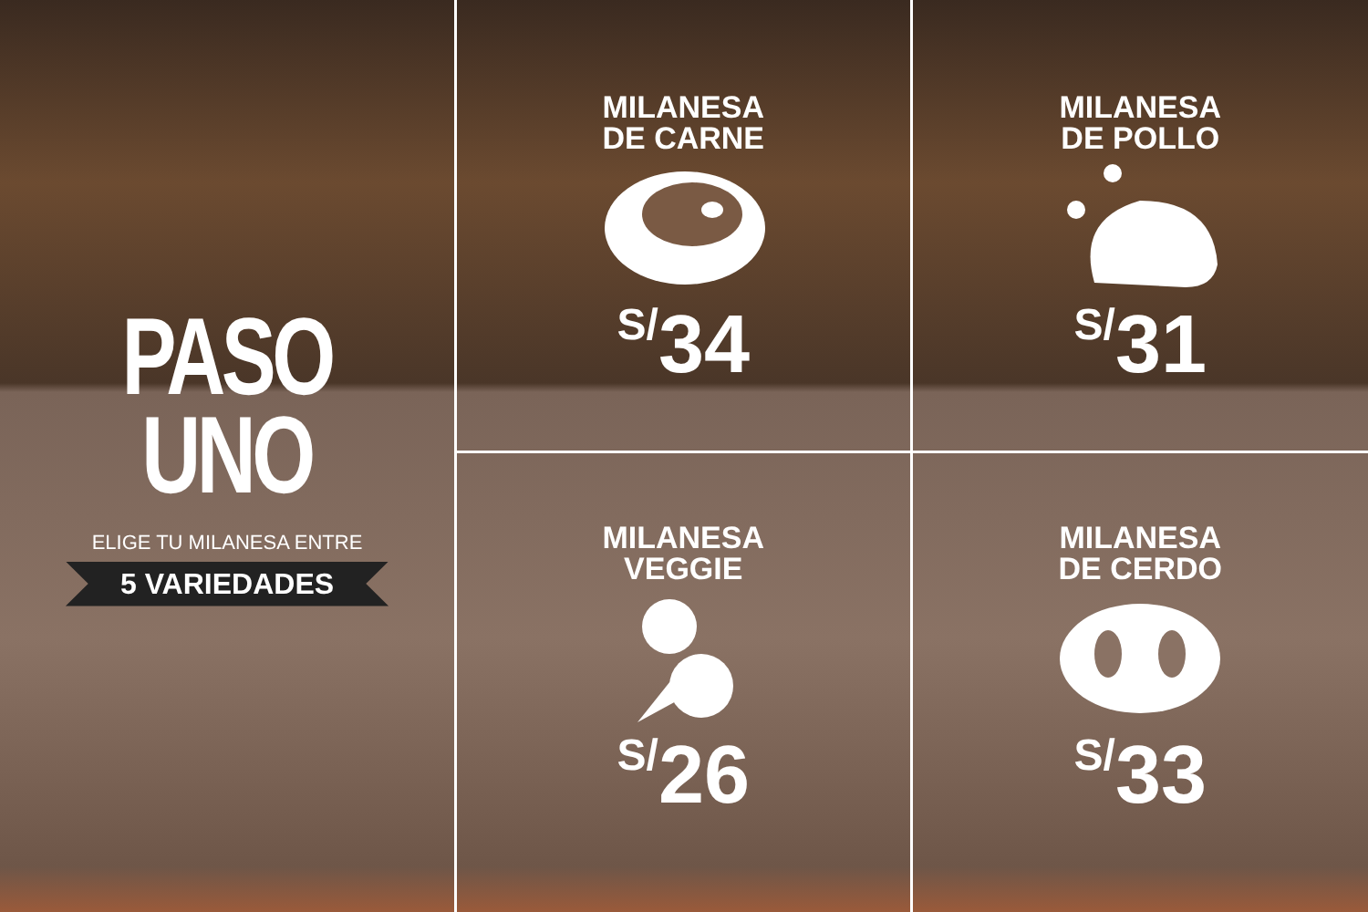PASO
UNO
ELIGE TU MILANESA ENTRE
5 VARIEDADES
MILANESA
DE CARNE
S/34
MILANESA
DE POLLO
S/31
MILANESA
VEGGIE
S/26
MILANESA
DE CERDO
S/33